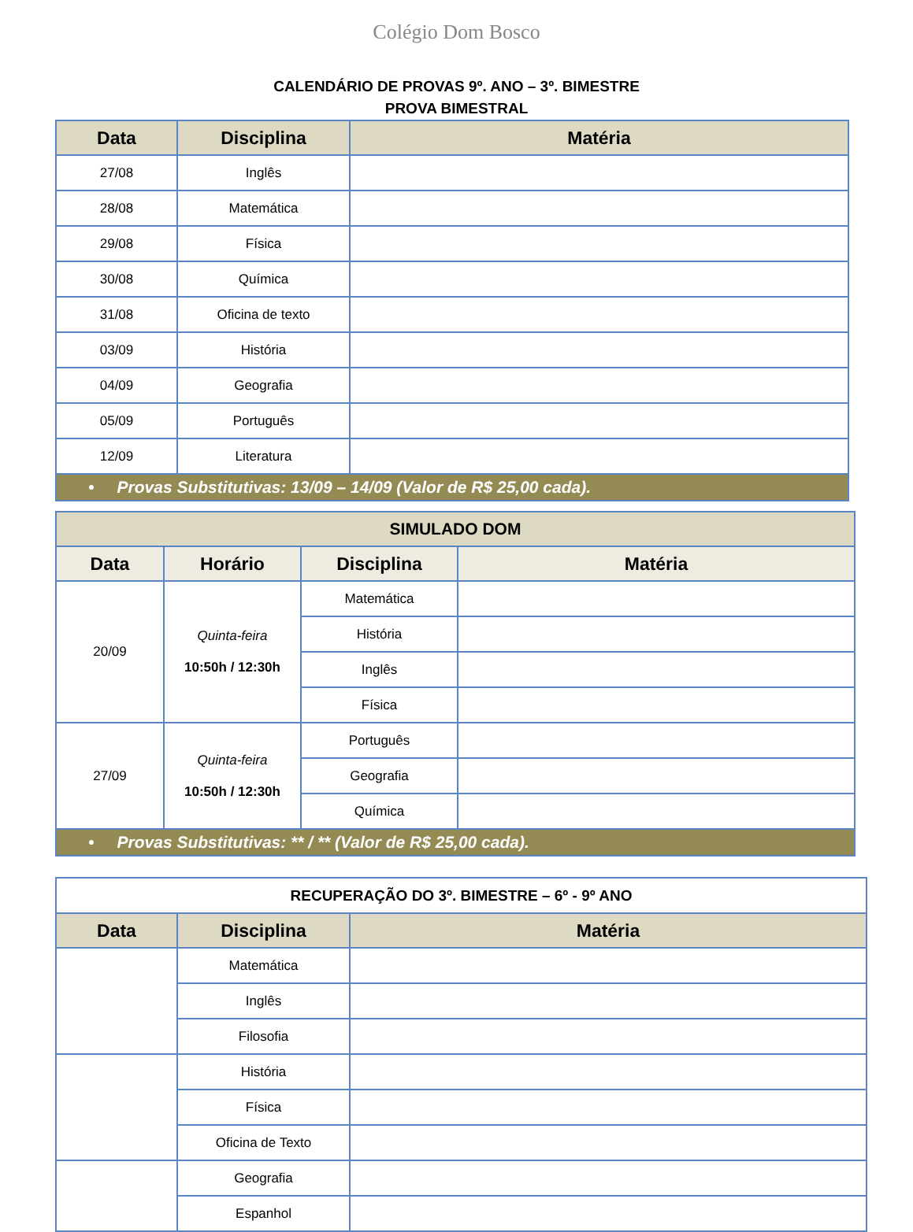Colégio Dom Bosco
CALENDÁRIO DE PROVAS 9º. ANO – 3º. BIMESTRE
PROVA BIMESTRAL
| Data | Disciplina | Matéria |
| --- | --- | --- |
| 27/08 | Inglês | |
| 28/08 | Matemática | |
| 29/08 | Física | |
| 30/08 | Química | |
| 31/08 | Oficina de texto | |
| 03/09 | História | |
| 04/09 | Geografia | |
| 05/09 | Português | |
| 12/09 | Literatura | |
| • Provas Substitutivas: 13/09 – 14/09 (Valor de R$ 25,00 cada). | | |
| SIMULADO DOM | | | |
| --- | --- | --- | --- |
| Data | Horário | Disciplina | Matéria |
| 20/09 | Quinta-feira 10:50h / 12:30h | Matemática | |
| | | História | |
| | | Inglês | |
| | | Física | |
| 27/09 | Quinta-feira 10:50h / 12:30h | Português | |
| | | Geografia | |
| | | Química | |
| • Provas Substitutivas: ** / ** (Valor de R$ 25,00 cada). | | | |
| RECUPERAÇÃO DO 3º. BIMESTRE – 6º - 9º ANO | | |
| Data | Disciplina | Matéria |
| | Matemática | |
| | Inglês | |
| | Filosofia | |
| | História | |
| | Física | |
| | Oficina de Texto | |
| | Geografia | |
| | Espanhol | |